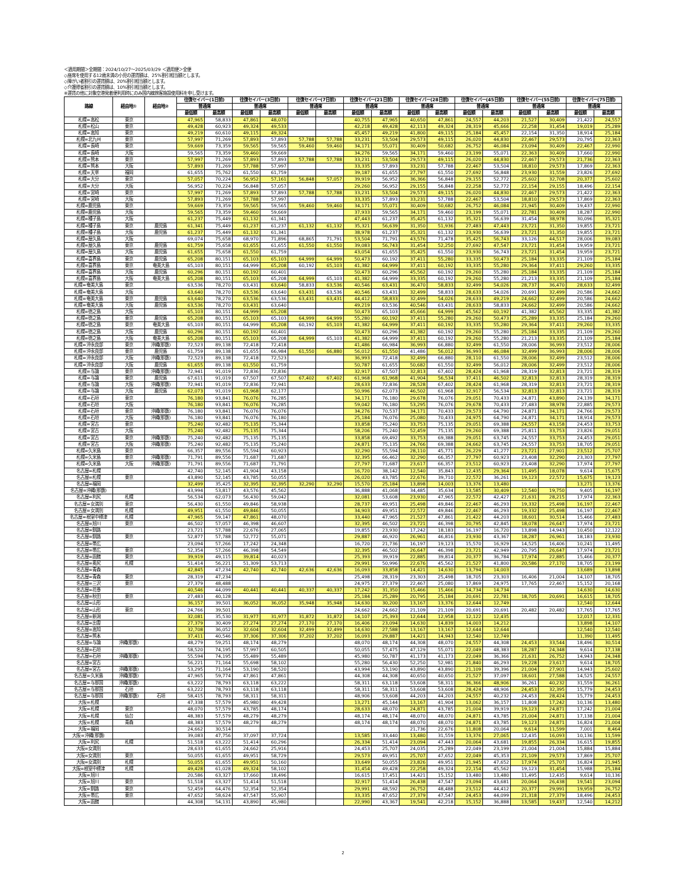＜適用期間＞全期間：2024/10/27～2025/03/29 ＜適用便＞全便
◇座席を使用する12歳未満の小児の運賃額は、25%割引相当額とします。
◇障がい者割引の運賃額は、20%割引相当額とします。
◇介護帰省割引の運賃額は、10%割引相当額とします。
※運賃の他に対象空港発着便利用時にのみ国内線旅客施設使用料を申し受けます。
| 路線 | 経由地① | 経由地② | 往復セイバー(1日前) | | 往復セイバー(3日前) | | 往復セイバー(7日前) | | 往復セイバー(21日前) | | 往復セイバー(28日前) | | 往復セイバー(45日前) | | 往復セイバー(55日前) | | 往復セイバー(75日前) | |
| --- | --- | --- | --- | --- | --- | --- | --- | --- | --- | --- | --- | --- | --- | --- | --- | --- | --- | --- |
| | | | 普通席 | | 普通席 | | 普通席 | | 普通席 | | 普通席 | | 普通席 | | 普通席 | | 普通席 | |
| | | | 最低額 | 最高額 | 最低額 | 最高額 | 最低額 | 最高額 | 最低額 | 最高額 | 最低額 | 最高額 | 最低額 | 最高額 | 最低額 | 最高額 | 最低額 | 最高額 |
| 札幌=高松 | 東京 | | 47,965 | 58,833 | 47,861 | 48,070 | | | 40,755 | 47,965 | 40,650 | 47,861 | 24,557 | 44,203 | 21,527 | 30,409 | 21,422 | 24,557 |
| 札幌=松山 | 東京 | | 49,428 | 60,923 | 49,324 | 49,533 | | | 42,218 | 49,428 | 42,113 | 49,324 | 28,319 | 45,666 | 22,258 | 31,454 | 19,019 | 25,289 |
| 札幌=高知 | 東京 | | 49,219 | 60,610 | 49,115 | 49,324 | | | 45,457 | 49,219 | 41,800 | 49,115 | 25,184 | 45,457 | 22,154 | 31,350 | 18,914 | 25,184 |
| 札幌=北九州 | 東京 | | 57,997 | 71,269 | 57,893 | 57,893 | 57,788 | 57,788 | 33,231 | 53,504 | 29,573 | 49,115 | 26,020 | 44,830 | 22,467 | 29,573 | 20,795 | 22,363 |
| 札幌=長崎 | 東京 | | 59,669 | 73,359 | 59,565 | 59,565 | 59,460 | 59,460 | 34,171 | 55,071 | 30,409 | 50,682 | 26,752 | 46,084 | 23,094 | 30,409 | 22,467 | 22,990 |
| 札幌=長崎 | 大阪 | | 59,565 | 73,359 | 59,460 | 59,669 | | | 34,276 | 59,565 | 34,171 | 59,460 | 23,199 | 55,071 | 22,363 | 30,409 | 17,660 | 22,990 |
| 札幌=熊本 | 東京 | | 57,997 | 71,269 | 57,893 | 57,893 | 57,788 | 57,788 | 33,231 | 53,504 | 29,573 | 49,115 | 26,020 | 44,830 | 22,467 | 29,573 | 21,736 | 22,363 |
| 札幌=熊本 | 大阪 | | 57,893 | 71,269 | 57,788 | 57,997 | | | 33,335 | 57,893 | 33,231 | 57,788 | 22,467 | 53,504 | 18,810 | 29,573 | 17,869 | 22,363 |
| 札幌=天草 | 福岡 | | 61,655 | 75,762 | 61,550 | 61,759 | | | 39,187 | 61,655 | 27,797 | 61,550 | 27,692 | 56,848 | 23,930 | 31,559 | 23,826 | 27,692 |
| 札幌=大分 | 東京 | | 57,057 | 70,224 | 56,952 | 57,161 | 56,848 | 57,057 | 39,919 | 56,952 | 36,366 | 56,848 | 29,155 | 52,772 | 25,602 | 32,708 | 20,377 | 25,602 |
| 札幌=大分 | 大阪 | | 56,952 | 70,224 | 56,848 | 57,057 | | | 29,260 | 56,952 | 29,155 | 56,848 | 22,258 | 52,772 | 22,154 | 29,155 | 18,496 | 22,154 |
| 札幌=宮崎 | 東京 | | 57,997 | 71,269 | 57,893 | 57,893 | 57,788 | 57,788 | 33,231 | 53,504 | 29,573 | 49,115 | 26,020 | 44,830 | 22,467 | 29,573 | 21,422 | 22,363 |
| 札幌=宮崎 | 大阪 | | 57,893 | 71,269 | 57,788 | 57,997 | | | 33,335 | 57,893 | 33,231 | 57,788 | 22,467 | 53,504 | 18,810 | 29,573 | 17,869 | 22,363 |
| 札幌=鹿児島 | 東京 | | 59,669 | 73,359 | 59,565 | 59,565 | 59,460 | 59,460 | 34,171 | 55,071 | 30,409 | 50,682 | 26,752 | 46,084 | 21,945 | 30,409 | 19,437 | 22,990 |
| 札幌=鹿児島 | 大阪 | | 59,565 | 73,359 | 59,460 | 59,669 | | | 37,933 | 59,565 | 34,171 | 59,460 | 23,199 | 55,071 | 22,781 | 30,409 | 18,287 | 22,990 |
| 札幌=種子島 | 大阪 | | 61,237 | 75,449 | 61,132 | 61,341 | | | 47,443 | 61,237 | 35,425 | 61,132 | 35,321 | 56,639 | 31,454 | 38,978 | 30,096 | 35,321 |
| 札幌=種子島 | 東京 | 鹿児島 | 61,341 | 75,449 | 61,237 | 61,237 | 61,132 | 61,132 | 35,321 | 56,639 | 31,350 | 51,936 | 27,483 | 47,443 | 23,721 | 31,350 | 19,855 | 23,721 |
| 札幌=種子島 | 大阪 | 鹿児島 | 61,237 | 75,449 | 61,132 | 61,341 | | | 38,978 | 61,237 | 35,321 | 61,132 | 23,930 | 56,639 | 23,721 | 31,350 | 19,855 | 23,721 |
| 札幌=屋久島 | 大阪 | | 69,074 | 75,658 | 68,970 | 71,896 | 68,865 | 71,791 | 53,504 | 71,791 | 43,576 | 71,478 | 35,425 | 56,743 | 33,126 | 44,517 | 28,006 | 39,083 |
| 札幌=屋久島 | 東京 | 鹿児島 | 61,759 | 75,658 | 61,655 | 61,655 | 61,550 | 61,550 | 39,083 | 56,743 | 31,454 | 52,250 | 27,692 | 47,547 | 23,721 | 31,454 | 19,959 | 23,721 |
| 札幌=屋久島 | 大阪 | 鹿児島 | 61,655 | 75,658 | 61,550 | 61,759 | | | 43,054 | 61,655 | 35,425 | 61,550 | 23,930 | 56,743 | 23,721 | 31,454 | 19,959 | 23,721 |
| 札幌=喜界島 | 東京 | 鹿児島 | 65,208 | 80,151 | 65,103 | 65,103 | 64,999 | 64,999 | 50,473 | 60,192 | 37,411 | 55,280 | 33,335 | 50,473 | 25,184 | 33,335 | 21,109 | 25,184 |
| 札幌=喜界島 | 東京 | 奄美大島 | 65,103 | 80,151 | 64,999 | 65,208 | 60,192 | 65,103 | 41,382 | 64,999 | 37,411 | 60,192 | 33,335 | 55,280 | 29,364 | 37,411 | 29,260 | 33,335 |
| 札幌=喜界島 | 大阪 | 鹿児島 | 60,296 | 80,151 | 60,192 | 60,401 | | | 50,473 | 60,296 | 45,562 | 60,192 | 29,260 | 55,280 | 25,184 | 33,335 | 21,109 | 25,184 |
| 札幌=喜界島 | 大阪 | 奄美大島 | 65,208 | 80,151 | 65,103 | 65,208 | 64,999 | 65,103 | 41,382 | 64,999 | 33,335 | 60,192 | 29,260 | 55,280 | 21,213 | 33,335 | 21,109 | 25,184 |
| 札幌=奄美大島 | 東京 | | 63,536 | 78,270 | 63,431 | 63,640 | 58,833 | 63,536 | 40,546 | 63,431 | 36,470 | 58,833 | 32,499 | 54,026 | 28,737 | 36,470 | 28,633 | 32,499 |
| 札幌=奄美大島 | 大阪 | | 63,640 | 78,270 | 63,536 | 63,640 | 63,431 | 63,536 | 40,546 | 63,431 | 32,499 | 58,833 | 28,633 | 54,026 | 20,691 | 32,499 | 20,586 | 24,662 |
| 札幌=奄美大島 | 東京 | 鹿児島 | 63,640 | 78,270 | 63,536 | 63,536 | 63,431 | 63,431 | 44,412 | 58,833 | 32,499 | 54,026 | 28,633 | 49,219 | 24,662 | 32,499 | 20,586 | 24,662 |
| 札幌=奄美大島 | 大阪 | 鹿児島 | 63,536 | 78,270 | 63,431 | 63,640 | | | 49,219 | 63,536 | 40,546 | 63,431 | 28,633 | 58,833 | 24,662 | 32,499 | 20,586 | 24,662 |
| 札幌=徳之島 | 大阪 | | 65,103 | 80,151 | 64,999 | 65,208 | | | 50,473 | 65,103 | 45,666 | 64,999 | 45,562 | 60,192 | 41,382 | 45,562 | 33,335 | 41,382 |
| 札幌=徳之島 | 東京 | 鹿児島 | 65,208 | 80,151 | 65,103 | 65,103 | 64,999 | 64,999 | 55,280 | 60,192 | 37,411 | 55,280 | 29,260 | 50,473 | 25,289 | 33,335 | 25,184 | 29,260 |
| 札幌=徳之島 | 東京 | 奄美大島 | 65,103 | 80,151 | 64,999 | 65,208 | 60,192 | 65,103 | 41,382 | 64,999 | 37,411 | 60,192 | 33,335 | 55,280 | 29,364 | 37,411 | 29,260 | 33,335 |
| 札幌=徳之島 | 大阪 | 鹿児島 | 60,296 | 80,151 | 60,192 | 60,401 | | | 50,473 | 60,296 | 41,382 | 60,192 | 29,260 | 55,280 | 25,184 | 33,335 | 21,109 | 29,260 |
| 札幌=徳之島 | 大阪 | 奄美大島 | 65,208 | 80,151 | 65,103 | 65,208 | 64,999 | 65,103 | 41,382 | 64,999 | 37,411 | 60,192 | 29,260 | 55,280 | 21,213 | 33,335 | 21,109 | 25,184 |
| 札幌=沖永良部 | 東京 | 沖縄(那覇) | 72,523 | 89,138 | 72,418 | 72,418 | | | 41,486 | 66,984 | 36,993 | 66,880 | 32,499 | 61,550 | 28,006 | 36,993 | 23,512 | 28,006 |
| 札幌=沖永良部 | 東京 | 鹿児島 | 61,759 | 89,138 | 61,655 | 66,984 | 61,550 | 66,880 | 56,012 | 61,550 | 41,486 | 56,012 | 36,993 | 46,084 | 32,499 | 36,993 | 28,006 | 28,006 |
| 札幌=沖永良部 | 大阪 | 沖縄(那覇) | 72,523 | 89,138 | 72,418 | 72,523 | | | 36,993 | 72,418 | 32,499 | 66,880 | 28,110 | 61,550 | 28,006 | 32,499 | 23,512 | 28,006 |
| 札幌=沖永良部 | 大阪 | 鹿児島 | 61,655 | 89,138 | 61,550 | 61,759 | | | 50,787 | 61,655 | 50,682 | 61,550 | 32,499 | 56,012 | 28,006 | 32,499 | 23,512 | 28,006 |
| 札幌=与論 | 東京 | 沖縄(那覇) | 72,941 | 91,019 | 72,836 | 72,836 | | | 32,917 | 67,507 | 32,813 | 67,402 | 28,424 | 61,968 | 28,319 | 32,813 | 23,721 | 28,319 |
| 札幌=与論 | 東京 | 鹿児島 | 67,611 | 91,019 | 67,507 | 67,507 | 67,402 | 67,402 | 61,968 | 61,968 | 41,904 | 56,534 | 37,411 | 46,502 | 32,813 | 32,813 | 28,319 | 28,319 |
| 札幌=与論 | 大阪 | 沖縄(那覇) | 72,941 | 91,019 | 72,836 | 72,941 | | | 28,633 | 72,836 | 28,528 | 67,402 | 28,424 | 61,968 | 28,319 | 32,813 | 23,721 | 28,319 |
| 札幌=与論 | 大阪 | 鹿児島 | 62,073 | 91,019 | 61,968 | 62,177 | | | 50,996 | 62,073 | 46,502 | 61,968 | 32,917 | 56,534 | 32,813 | 32,813 | 23,721 | 28,319 |
| 札幌=石垣 | 東京 | | 76,180 | 93,841 | 76,076 | 76,285 | | | 34,171 | 76,180 | 29,678 | 76,076 | 29,051 | 70,433 | 24,871 | 43,890 | 24,139 | 34,171 |
| 札幌=石垣 | 大阪 | | 76,180 | 93,841 | 76,076 | 76,285 | | | 59,042 | 76,180 | 53,295 | 76,076 | 29,678 | 70,433 | 27,483 | 38,978 | 22,885 | 29,573 |
| 札幌=石垣 | 東京 | 沖縄(那覇) | 76,180 | 93,841 | 76,076 | 76,076 | | | 34,276 | 70,537 | 34,171 | 70,433 | 29,573 | 64,790 | 24,871 | 34,171 | 24,766 | 29,573 |
| 札幌=石垣 | 大阪 | 沖縄(那覇) | 76,180 | 93,841 | 76,076 | 76,180 | | | 25,184 | 76,076 | 25,080 | 70,433 | 24,975 | 64,790 | 24,871 | 34,171 | 18,914 | 29,573 |
| 札幌=宮古 | 東京 | | 75,240 | 92,482 | 75,135 | 75,344 | | | 33,858 | 75,240 | 33,753 | 75,135 | 29,051 | 69,388 | 24,557 | 43,158 | 24,453 | 33,753 |
| 札幌=宮古 | 大阪 | | 75,240 | 92,482 | 75,135 | 75,344 | | | 58,206 | 75,240 | 52,459 | 75,135 | 29,260 | 69,388 | 25,811 | 33,753 | 23,826 | 29,051 |
| 札幌=宮古 | 東京 | 沖縄(那覇) | 75,240 | 92,482 | 75,135 | 75,135 | | | 33,858 | 69,492 | 33,753 | 69,388 | 29,051 | 63,745 | 24,557 | 33,753 | 24,453 | 29,051 |
| 札幌=宮古 | 大阪 | 沖縄(那覇) | 75,240 | 92,482 | 75,135 | 75,240 | | | 24,871 | 75,135 | 24,766 | 69,388 | 24,662 | 63,745 | 24,557 | 33,753 | 18,705 | 29,051 |
| 札幌=久米島 | 東京 | | 66,357 | 89,556 | 55,594 | 60,923 | | | 32,290 | 55,594 | 28,110 | 45,771 | 26,229 | 41,277 | 23,721 | 27,901 | 23,512 | 25,707 |
| 札幌=久米島 | 東京 | 沖縄(那覇) | 71,791 | 89,556 | 71,687 | 71,687 | | | 32,395 | 66,462 | 32,290 | 66,357 | 27,797 | 60,923 | 23,408 | 32,290 | 23,303 | 27,797 |
| 札幌=久米島 | 大阪 | 沖縄(那覇) | 71,791 | 89,556 | 71,687 | 71,791 | | | 27,797 | 71,687 | 23,617 | 66,357 | 23,512 | 60,923 | 23,408 | 32,290 | 17,974 | 27,797 |
| 名古屋=札幌 | | | 42,740 | 52,145 | 41,904 | 43,158 | | | 16,720 | 38,142 | 12,540 | 35,843 | 12,435 | 29,364 | 11,495 | 18,078 | 9,614 | 15,675 |
| 名古屋=札幌 | 東京 | | 43,890 | 52,145 | 43,785 | 50,055 | | | 26,020 | 43,785 | 22,676 | 39,710 | 22,572 | 36,261 | 19,123 | 22,572 | 15,675 | 19,123 |
| 名古屋=福岡 | | | 32,499 | 35,425 | 32,395 | 32,395 | 32,290 | 32,290 | 15,570 | 25,184 | 13,898 | 14,003 | 13,376 | 13,480 | | | 13,271 | 13,376 |
| 名古屋=沖縄(那覇) | | | 43,994 | 53,817 | 43,576 | 45,562 | | | 36,888 | 41,068 | 34,485 | 35,634 | 13,585 | 30,409 | 12,540 | 19,750 | 9,405 | 16,197 |
| 名古屋=利尻 | 札幌 | | 56,534 | 62,073 | 56,430 | 59,042 | | | 32,081 | 53,608 | 23,930 | 47,965 | 22,572 | 42,427 | 21,631 | 28,215 | 17,974 | 22,363 |
| 名古屋=女満別 | 東京 | | 56,430 | 61,550 | 49,846 | 58,938 | | | 28,737 | 49,951 | 25,498 | 49,846 | 22,467 | 46,293 | 19,332 | 25,498 | 16,197 | 22,467 |
| 名古屋=女満別 | 札幌 | | 49,951 | 61,550 | 49,846 | 50,055 | | | 34,903 | 49,951 | 22,572 | 49,846 | 22,467 | 46,293 | 19,332 | 25,498 | 16,197 | 22,467 |
| 名古屋=根室中標津 | 札幌 | | 47,965 | 59,147 | 47,861 | 48,070 | | | 33,440 | 47,965 | 21,527 | 47,861 | 21,422 | 44,203 | 18,601 | 30,514 | 15,466 | 27,483 |
| 名古屋=旭川 | 東京 | | 46,502 | 57,057 | 46,398 | 46,607 | | | 32,395 | 46,502 | 23,721 | 46,398 | 20,795 | 42,845 | 18,078 | 26,647 | 17,974 | 23,721 |
| 名古屋=釧路 | | | 23,721 | 57,788 | 22,676 | 27,065 | | | 19,855 | 23,930 | 17,242 | 18,183 | 16,197 | 16,720 | 13,898 | 14,943 | 10,450 | 12,122 |
| 名古屋=釧路 | 東京 | | 52,877 | 57,788 | 52,772 | 55,071 | | | 29,887 | 46,920 | 26,961 | 46,816 | 23,930 | 43,367 | 18,287 | 26,961 | 18,183 | 23,930 |
| 名古屋=帯広 | | | 23,094 | 57,266 | 17,242 | 24,348 | | | 16,720 | 21,736 | 16,197 | 19,123 | 15,570 | 16,929 | 14,525 | 16,406 | 10,241 | 11,495 |
| 名古屋=帯広 | 東京 | | 52,354 | 57,266 | 46,398 | 54,549 | | | 32,395 | 46,502 | 26,647 | 46,398 | 23,721 | 42,949 | 20,795 | 26,647 | 17,974 | 23,721 |
| 名古屋=函館 | 東京 | | 39,919 | 49,115 | 39,814 | 40,023 | | | 25,393 | 39,919 | 22,885 | 39,814 | 20,377 | 36,784 | 17,974 | 22,885 | 15,466 | 20,377 |
| 名古屋=奥尻 | 札幌 | | 51,414 | 56,221 | 51,309 | 53,713 | | | 29,991 | 50,996 | 22,676 | 45,562 | 21,527 | 41,800 | 20,586 | 27,170 | 18,705 | 23,199 |
| 名古屋=青森 | | | 42,845 | 47,234 | 42,740 | 42,740 | 42,636 | 42,636 | 16,093 | 33,858 | 14,421 | 14,630 | 13,794 | 14,003 | | | 13,689 | 13,898 |
| 名古屋=青森 | 東京 | | 28,319 | 47,234 | | | | | 25,498 | 28,319 | 23,303 | 25,498 | 18,705 | 23,303 | 16,406 | 21,004 | 14,107 | 18,705 |
| 名古屋=三沢 | 東京 | | 27,379 | 48,488 | | | | | 24,975 | 27,379 | 22,467 | 25,080 | 17,869 | 24,975 | 17,765 | 22,467 | 15,152 | 20,168 |
| 名古屋=花巻 | | | 40,546 | 44,099 | 40,441 | 40,441 | 40,337 | 40,337 | 17,242 | 31,350 | 15,466 | 15,466 | 14,734 | 14,734 | | | 14,630 | 14,630 |
| 名古屋=秋田 | 東京 | | 27,483 | 40,128 | | | | | 25,184 | 25,289 | 20,795 | 25,184 | 20,691 | 22,781 | 18,705 | 20,691 | 16,615 | 18,705 |
| 名古屋=山形 | | | 36,157 | 39,501 | 36,052 | 36,052 | 35,948 | 35,948 | 14,630 | 30,200 | 13,167 | 13,376 | 12,644 | 12,749 | | | 12,540 | 12,644 |
| 名古屋=山形 | 東京 | | 24,766 | 39,501 | | | | | 24,662 | 24,662 | 21,109 | 21,109 | 20,691 | 20,691 | 20,482 | 20,482 | 17,765 | 17,765 |
| 名古屋=新潟 | | | 32,081 | 35,530 | 31,977 | 31,977 | 31,872 | 31,872 | 14,107 | 25,393 | 12,644 | 12,958 | 12,122 | 12,435 | | | 12,017 | 12,331 |
| 名古屋=出雲 | | | 27,379 | 30,409 | 27,274 | 27,274 | 27,170 | 27,170 | 16,406 | 23,094 | 14,630 | 14,839 | 14,003 | 14,212 | | | 13,898 | 14,107 |
| 名古屋=高知 | | | 32,708 | 36,052 | 32,604 | 32,604 | 32,499 | 32,499 | 14,630 | 27,588 | 13,167 | 13,167 | 12,644 | 12,644 | | | 12,540 | 12,540 |
| 名古屋=熊本 | | | 37,411 | 40,546 | 37,306 | 37,306 | 37,202 | 37,202 | 16,093 | 29,887 | 14,421 | 14,943 | 12,540 | 12,749 | | | 11,390 | 11,495 |
| 名古屋=与論 | 沖縄(那覇) | | 48,279 | 59,251 | 48,174 | 48,279 | | | 48,070 | 48,174 | 44,308 | 48,070 | 24,557 | 44,308 | 24,453 | 33,544 | 18,496 | 30,514 |
| 名古屋=石垣 | | | 58,520 | 74,195 | 57,997 | 60,505 | | | 50,055 | 57,475 | 47,129 | 55,071 | 22,049 | 48,383 | 18,287 | 24,348 | 9,614 | 17,138 |
| 名古屋=石垣 | 沖縄(那覇) | | 55,594 | 74,195 | 55,489 | 55,489 | | | 45,980 | 50,787 | 41,173 | 41,173 | 22,049 | 36,366 | 21,631 | 26,752 | 14,943 | 24,348 |
| 名古屋=宮古 | | | 56,221 | 71,164 | 55,698 | 58,102 | | | 55,280 | 56,430 | 52,250 | 52,981 | 21,840 | 46,293 | 19,228 | 23,617 | 9,614 | 18,705 |
| 名古屋=宮古 | 沖縄(那覇) | | 53,295 | 71,164 | 53,190 | 58,520 | | | 43,994 | 53,190 | 43,890 | 43,890 | 21,109 | 39,396 | 21,004 | 27,901 | 14,943 | 25,602 |
| 名古屋=久米島 | 沖縄(那覇) | | 47,965 | 59,774 | 47,861 | 47,861 | | | 44,308 | 44,308 | 40,650 | 40,650 | 21,527 | 37,097 | 18,601 | 27,588 | 14,525 | 24,557 |
| 名古屋=与那国 | 沖縄(那覇) | | 63,222 | 78,793 | 63,118 | 63,222 | | | 58,311 | 63,118 | 53,608 | 58,311 | 36,366 | 48,906 | 36,261 | 40,232 | 31,559 | 36,261 |
| 名古屋=与那国 | 石垣 | | 63,222 | 78,793 | 63,118 | 63,118 | | | 58,311 | 58,311 | 53,608 | 53,608 | 28,424 | 48,906 | 24,453 | 32,395 | 15,779 | 24,453 |
| 名古屋=与那国 | 沖縄(那覇) | 石垣 | 58,415 | 78,793 | 58,311 | 58,311 | | | 48,906 | 53,608 | 44,203 | 44,203 | 24,557 | 40,232 | 24,453 | 28,424 | 15,779 | 24,453 |
| 大阪=札幌 | | | 47,338 | 57,579 | 45,980 | 49,428 | | | 13,271 | 45,144 | 13,167 | 41,904 | 13,062 | 36,157 | 11,808 | 17,242 | 10,136 | 13,480 |
| 大阪=札幌 | 東京 | | 48,070 | 57,579 | 43,785 | 48,174 | | | 28,633 | 48,070 | 24,871 | 43,785 | 21,004 | 39,919 | 19,123 | 24,871 | 17,242 | 21,004 |
| 大阪=札幌 | 仙台 | | 48,383 | 57,579 | 48,279 | 48,279 | | | 48,174 | 48,174 | 48,070 | 48,070 | 24,871 | 43,785 | 21,004 | 24,871 | 17,138 | 21,004 |
| 大阪=札幌 | 青森 | | 48,383 | 57,579 | 48,279 | 48,279 | | | 48,174 | 48,174 | 48,070 | 48,070 | 24,871 | 43,785 | 19,123 | 24,871 | 16,824 | 21,004 |
| 大阪=福岡 | | | 24,662 | 30,514 | | | | | | | 21,736 | 22,676 | 11,808 | 20,064 | 9,614 | 11,599 | 7,001 | 8,464 |
| 大阪=沖縄(那覇) | | | 39,083 | 47,756 | 37,097 | 37,724 | | | 13,585 | 33,440 | 13,480 | 31,559 | 13,376 | 27,065 | 12,435 | 16,093 | 10,136 | 11,599 |
| 大阪=利尻 | 札幌 | | 51,518 | 63,222 | 51,414 | 60,296 | | | 26,334 | 51,414 | 23,094 | 47,443 | 20,064 | 43,681 | 19,855 | 26,334 | 16,615 | 19,855 |
| 大阪=女満別 | | | 28,633 | 61,655 | 24,662 | 25,916 | | | 24,453 | 25,707 | 24,035 | 25,289 | 22,049 | 23,199 | 21,004 | 21,004 | 15,884 | 15,884 |
| 大阪=女満別 | 東京 | | 50,055 | 61,655 | 49,951 | 58,729 | | | 29,573 | 49,951 | 25,707 | 47,652 | 22,049 | 45,353 | 21,109 | 29,573 | 17,869 | 25,707 |
| 大阪=女満別 | 札幌 | | 50,055 | 61,655 | 49,951 | 50,160 | | | 33,649 | 50,055 | 23,826 | 49,951 | 21,945 | 47,652 | 17,974 | 25,707 | 16,824 | 21,945 |
| 大阪=根室中標津 | 札幌 | | 49,428 | 61,028 | 49,324 | 58,102 | | | 31,454 | 49,428 | 22,258 | 49,324 | 22,154 | 45,562 | 19,123 | 31,454 | 15,988 | 25,184 |
| 大阪=旭川 | | | 20,586 | 63,327 | 17,660 | 18,496 | | | 16,615 | 17,451 | 14,421 | 15,152 | 13,480 | 13,480 | 11,495 | 12,435 | 9,614 | 10,136 |
| 大阪=旭川 | 東京 | | 51,518 | 63,327 | 51,414 | 51,518 | | | 32,917 | 51,414 | 26,438 | 47,547 | 23,094 | 43,681 | 20,064 | 26,438 | 19,541 | 23,094 |
| 大阪=釧路 | 東京 | | 52,459 | 64,476 | 52,354 | 52,354 | | | 29,991 | 48,592 | 26,752 | 48,488 | 23,512 | 44,412 | 20,377 | 29,991 | 19,959 | 26,752 |
| 大阪=帯広 | 東京 | | 47,652 | 58,624 | 47,547 | 55,907 | | | 33,335 | 47,652 | 27,379 | 47,547 | 24,453 | 44,099 | 21,318 | 27,379 | 18,496 | 24,453 |
| 大阪=函館 | | | 44,308 | 54,131 | 43,890 | 45,980 | | | 22,990 | 43,367 | 19,541 | 42,218 | 15,152 | 36,888 | 13,585 | 19,437 | 12,540 | 14,212 |
2